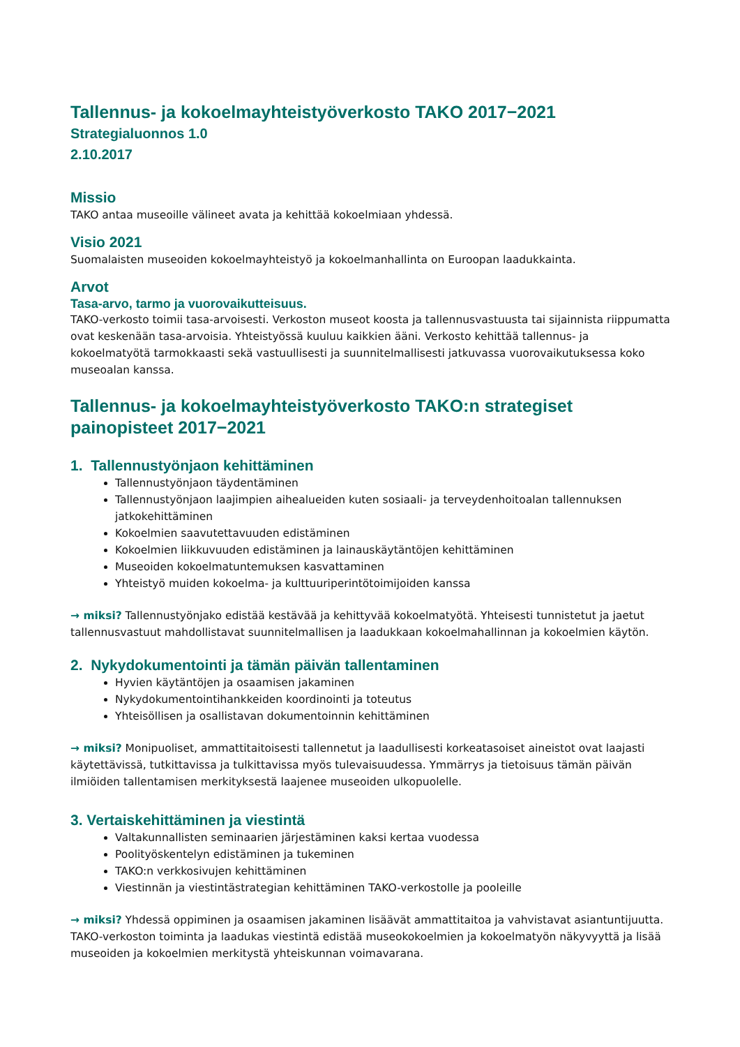Tallennus- ja kokoelmayhteistyöverkosto TAKO 2017−2021
Strategialuonnos 1.0
2.10.2017
Missio
TAKO antaa museoille välineet avata ja kehittää kokoelmiaan yhdessä.
Visio 2021
Suomalaisten museoiden kokoelmayhteistyö ja kokoelmanhallinta on Euroopan laadukkainta.
Arvot
Tasa-arvo, tarmo ja vuorovaikutteisuus.
TAKO-verkosto toimii tasa-arvoisesti. Verkoston museot koosta ja tallennusvastuusta tai sijainnista riippumatta ovat keskenään tasa-arvoisia. Yhteistyössä kuuluu kaikkien ääni. Verkosto kehittää tallennus- ja kokoelmatyötä tarmokkaasti sekä vastuullisesti ja suunnitelmallisesti jatkuvassa vuorovaikutuksessa koko museoalan kanssa.
Tallennus- ja kokoelmayhteistyöverkosto TAKO:n strategiset painopisteet 2017−2021
1. Tallennustyönjaon kehittäminen
Tallennustyönjaon täydentäminen
Tallennustyönjaon laajimpien aihealueiden kuten sosiaali- ja terveydenhoitoalan tallennuksen jatkokehittäminen
Kokoelmien saavutettavuuden edistäminen
Kokoelmien liikkuvuuden edistäminen ja lainauskäytäntöjen kehittäminen
Museoiden kokoelmatuntemuksen kasvattaminen
Yhteistyö muiden kokoelma- ja kulttuuriperintötoimijoiden kanssa
→ miksi? Tallennustyönjako edistää kestävää ja kehittyvää kokoelmatyötä. Yhteisesti tunnistetut ja jaetut tallennusvastuut mahdollistavat suunnitelmallisen ja laadukkaan kokoelmahallinnan ja kokoelmien käytön.
2. Nykydokumentointi ja tämän päivän tallentaminen
Hyvien käytäntöjen ja osaamisen jakaminen
Nykydokumentointihankkeiden koordinointi ja toteutus
Yhteisöllisen ja osallistavan dokumentoinnin kehittäminen
→ miksi? Monipuoliset, ammattitaitoisesti tallennetut ja laadullisesti korkeatasoiset aineistot ovat laajasti käytettävissä, tutkittavissa ja tulkittavissa myös tulevaisuudessa. Ymmärrys ja tietoisuus tämän päivän ilmiöiden tallentamisen merkityksestä laajenee museoiden ulkopuolelle.
3. Vertaiskehittäminen ja viestintä
Valtakunnallisten seminaarien järjestäminen kaksi kertaa vuodessa
Poolityöskentelyn edistäminen ja tukeminen
TAKO:n verkkosivujen kehittäminen
Viestinnän ja viestintästrategian kehittäminen TAKO-verkostolle ja pooleille
→ miksi? Yhdessä oppiminen ja osaamisen jakaminen lisäävät ammattitaitoa ja vahvistavat asiantuntijuutta. TAKO-verkoston toiminta ja laadukas viestintä edistää museokokoelmien ja kokoelmatyön näkyvyyttä ja lisää museoiden ja kokoelmien merkitystä yhteiskunnan voimavarana.